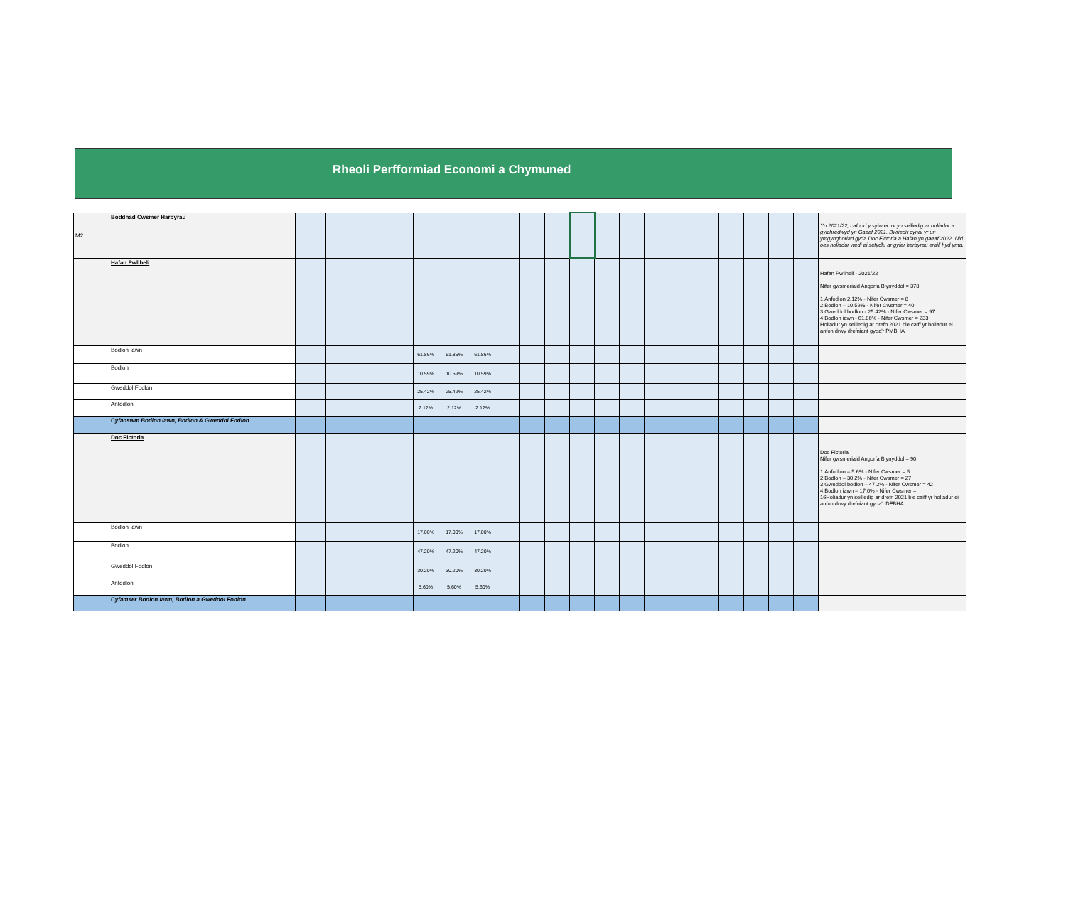Rheoli Perfformiad Economi a Chymuned
| M2 | Boddhad Cwsmer Harbyrau | | | | | | | | | | | | | | | | | | | | Yn 2021/22, cafodd y sylw ei roi yn seiliedig ar holiadur a gylchredwyd yn Gaeaf 2021. Bwriedir cynal yr un ymgynghoriad gyda Doc Fictoria a Hafan yn gaeaf 2022. Nid oes holiadur wedi ei sefydlu ar gyfer harbyrau eraill hyd yma. |
| | Hafan Pwllheli | | | | | | | | | | | | | | | | | | | | Hafan Pwllheli - 2021/22 Nifer gwsmeriaid Angorfa Blynyddol = 378 1.Anfodlon 2.12% - Nifer Cwsmer = 8 2.Bodlon – 10.59% - Nifer Cwsmer = 40 3.Gweddol bodlon - 25.42% - Nifer Cwsmer = 97 4.Bodlon iawn - 61.86% - Nifer Cwsmer = 233 Holiadur yn seiliedig ar drefn 2021 ble caiff yr holiadur ei anfon drwy drefniant gyda'r PMBHA |
| | Bodlon Iawn | | | | 61.86% | 61.86% | 61.86% | | | | | | | | | | | | | | |
| | Bodlon | | | | 10.59% | 10.59% | 10.59% | | | | | | | | | | | | | | |
| | Gweddol Fodlon | | | | 25.42% | 25.42% | 25.42% | | | | | | | | | | | | | | |
| | Anfodlon | | | | 2.12% | 2.12% | 2.12% | | | | | | | | | | | | | | |
| | Cyfanswm Bodlon Iawn, Bodlon & Gweddol Fodlon | | | | | | | | | | | | | | | | | | | | |
| | Doc Fictoria | | | | | | | | | | | | | | | | | | | | Doc Fictoria Nifer gwsmeriaid Angorfa Blynyddol = 90 1.Anfodlon – 5.6% - Nifer Cwsmer = 5 2.Bodlon – 30.2% - Nifer Cwsmer = 27 3.Gweddol bodlon – 47.2% - Nifer Cwsmer = 42 4.Bodlon iawn – 17.0% - Nifer Cwsmer = 16Holiadur yn seiliedig ar drefn 2021 ble caiff yr holiadur ei anfon drwy drefniant gyda'r DFBHA |
| | Bodlon Iawn | | | | 17.00% | 17.00% | 17.00% | | | | | | | | | | | | | | |
| | Bodlon | | | | 47.20% | 47.20% | 47.20% | | | | | | | | | | | | | | |
| | Gweddol Fodlon | | | | 30.20% | 30.20% | 30.20% | | | | | | | | | | | | | | |
| | Anfodlon | | | | 5.60% | 5.60% | 5.60% | | | | | | | | | | | | | | |
| | Cyfamser Bodlon Iawn, Bodlon a Gweddol Fodlon | | | | | | | | | | | | | | | | | | | | |